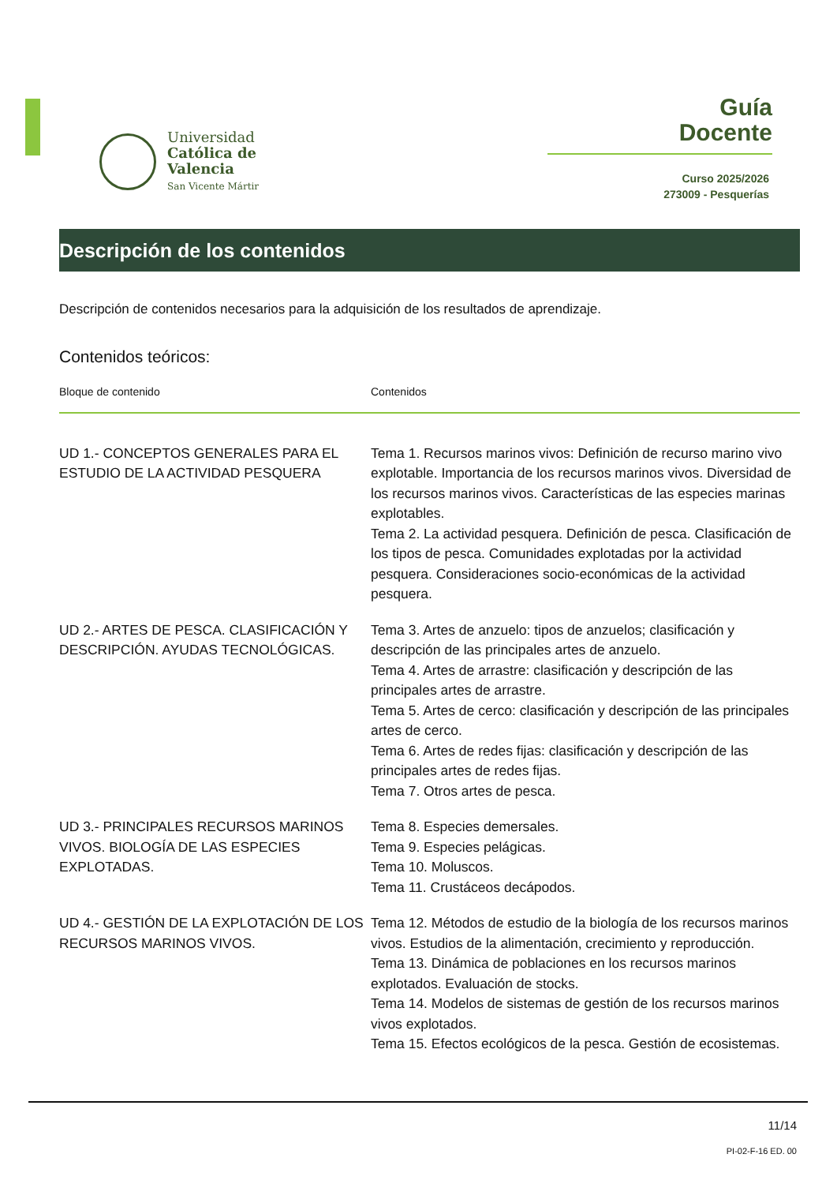Universidad
Católica de
Valencia
San Vicente Mártir
Guía
Docente
Curso 2025/2026
273009 - Pesquerías
Descripción de los contenidos
Descripción de contenidos necesarios para la adquisición de los resultados de aprendizaje.
Contenidos teóricos:
| Bloque de contenido | Contenidos |
| --- | --- |
| UD 1.- CONCEPTOS GENERALES PARA EL ESTUDIO DE LA ACTIVIDAD PESQUERA | Tema 1. Recursos marinos vivos: Definición de recurso marino vivo explotable. Importancia de los recursos marinos vivos. Diversidad de los recursos marinos vivos. Características de las especies marinas explotables. Tema 2. La actividad pesquera. Definición de pesca. Clasificación de los tipos de pesca. Comunidades explotadas por la actividad pesquera. Consideraciones socio-económicas de la actividad pesquera. |
| UD 2.- ARTES DE PESCA. CLASIFICACIÓN Y DESCRIPCIÓN. AYUDAS TECNOLÓGICAS. | Tema 3. Artes de anzuelo: tipos de anzuelos; clasificación y descripción de las principales artes de anzuelo. Tema 4. Artes de arrastre: clasificación y descripción de las principales artes de arrastre. Tema 5. Artes de cerco: clasificación y descripción de las principales artes de cerco. Tema 6. Artes de redes fijas: clasificación y descripción de las principales artes de redes fijas. Tema 7. Otros artes de pesca. |
| UD 3.- PRINCIPALES RECURSOS MARINOS VIVOS. BIOLOGÍA DE LAS ESPECIES EXPLOTADAS. | Tema 8. Especies demersales. Tema 9. Especies pelágicas. Tema 10. Moluscos. Tema 11. Crustáceos decápodos. |
| UD 4.- GESTIÓN DE LA EXPLOTACIÓN DE LOS RECURSOS MARINOS VIVOS. | Tema 12. Métodos de estudio de la biología de los recursos marinos vivos. Estudios de la alimentación, crecimiento y reproducción. Tema 13. Dinámica de poblaciones en los recursos marinos explotados. Evaluación de stocks. Tema 14. Modelos de sistemas de gestión de los recursos marinos vivos explotados. Tema 15. Efectos ecológicos de la pesca. Gestión de ecosistemas. |
11/14
PI-02-F-16 ED. 00